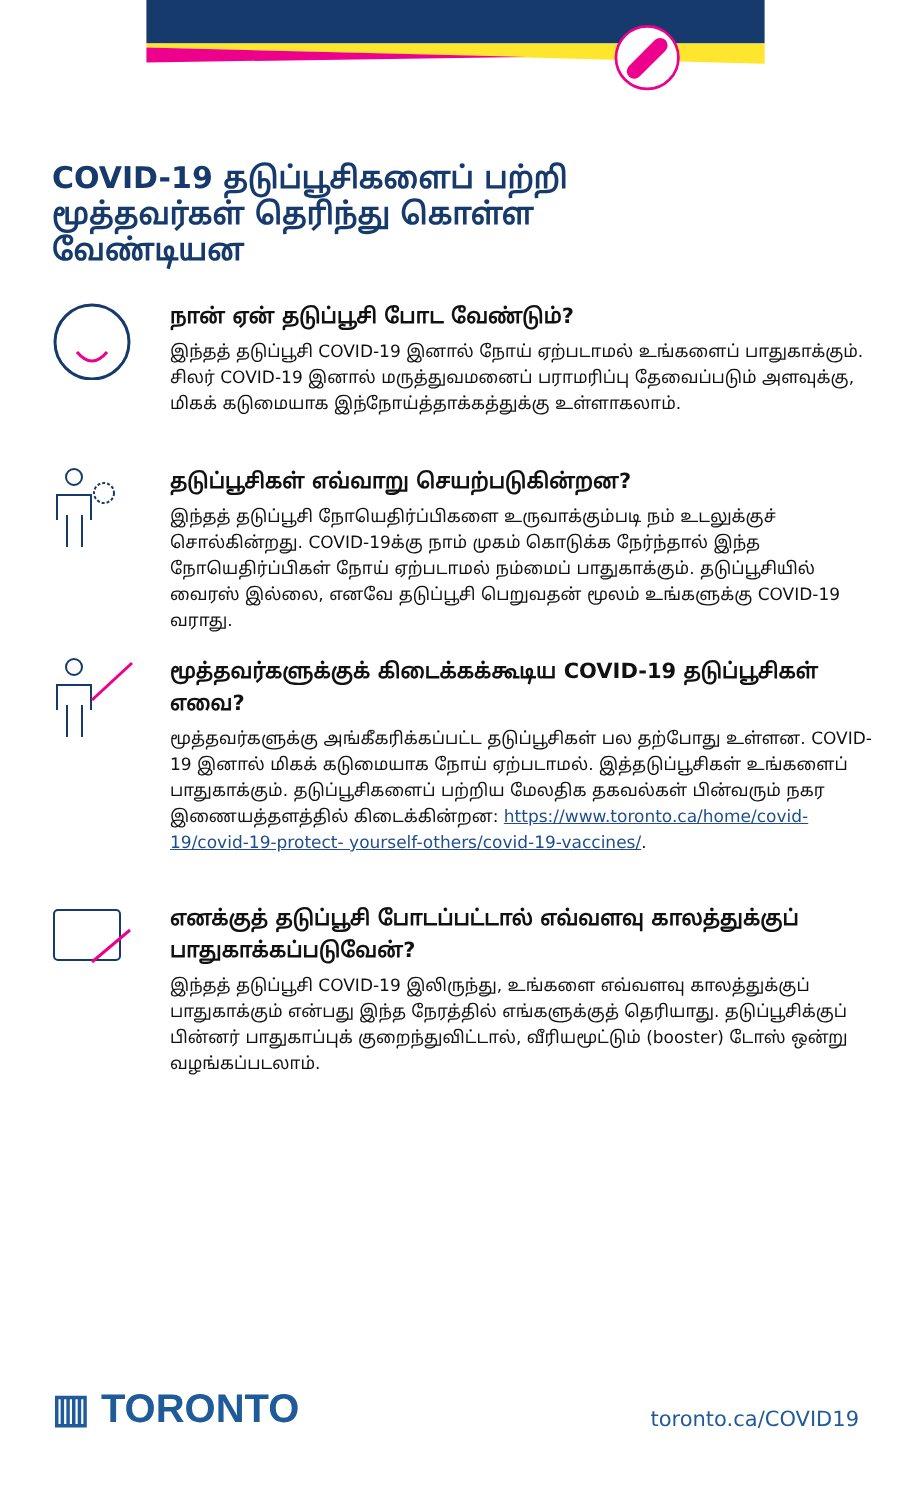COVID-19 தடுப்பூசிகளைப் பற்றி மூத்தவர்கள் தெரிந்து கொள்ள வேண்டியன
நான் ஏன் தடுப்பூசி போட வேண்டும்?
இந்தத் தடுப்பூசி COVID-19 இனால் நோய் ஏற்படாமல் உங்களைப் பாதுகாக்கும். சிலர் COVID-19 இனால் மருத்துவமனைப் பராமரிப்பு தேவைப்படும் அளவுக்கு, மிகக் கடுமையாக இந்நோய்த்தாக்கத்துக்கு உள்ளாகலாம்.
தடுப்பூசிகள் எவ்வாறு செயற்படுகின்றன?
இந்தத் தடுப்பூசி நோயெதிர்ப்பிகளை உருவாக்கும்படி நம் உடலுக்குச் சொல்கின்றது. COVID-19க்கு நாம் முகம் கொடுக்க நேர்ந்தால் இந்த நோயெதிர்ப்பிகள் நோய் ஏற்படாமல் நம்மைப் பாதுகாக்கும். தடுப்பூசியில் வைரஸ் இல்லை, எனவே தடுப்பூசி பெறுவதன் மூலம் உங்களுக்கு COVID-19 வராது.
மூத்தவர்களுக்குக் கிடைக்கக்கூடிய COVID-19 தடுப்பூசிகள் எவை?
மூத்தவர்களுக்கு அங்கீகரிக்கப்பட்ட தடுப்பூசிகள் பல தற்போது உள்ளன. COVID-19 இனால் மிகக் கடுமையாக நோய் ஏற்படாமல். இத்தடுப்பூசிகள் உங்களைப் பாதுகாக்கும். தடுப்பூசிகளைப் பற்றிய மேலதிக தகவல்கள் பின்வரும் நகர இணையத்தளத்தில் கிடைக்கின்றன: https://www.toronto.ca/home/covid-19/covid-19-protect- yourself-others/covid-19-vaccines/.
எனக்குத் தடுப்பூசி போடப்பட்டால் எவ்வளவு காலத்துக்குப் பாதுகாக்கப்படுவேன்?
இந்தத் தடுப்பூசி COVID-19 இலிருந்து, உங்களை எவ்வளவு காலத்துக்குப் பாதுகாக்கும் என்பது இந்த நேரத்தில் எங்களுக்குத் தெரியாது. தடுப்பூசிக்குப் பின்னர் பாதுகாப்புக் குறைந்துவிட்டால், வீரியமூட்டும் (booster) டோஸ் ஒன்று வழங்கப்படலாம்.
▥ TORONTO
toronto.ca/COVID19